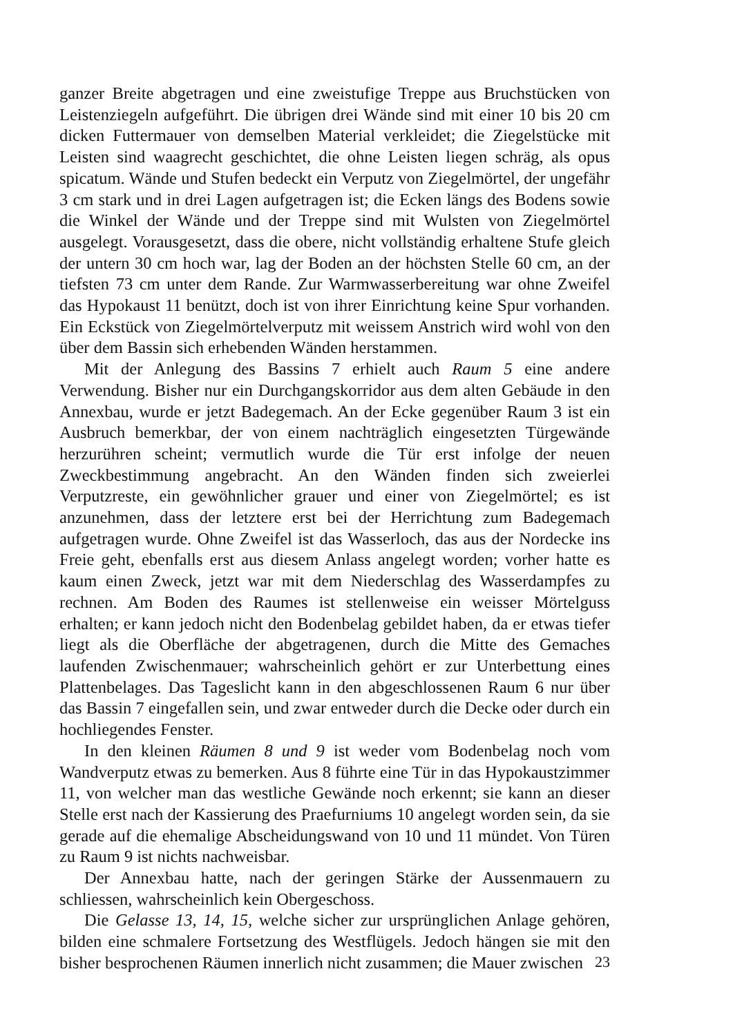ganzer Breite abgetragen und eine zweistufige Treppe aus Bruchstücken von Leistenziegeln aufgeführt. Die übrigen drei Wände sind mit einer 10 bis 20 cm dicken Futtermauer von demselben Material verkleidet; die Ziegelstücke mit Leisten sind waagrecht geschichtet, die ohne Leisten liegen schräg, als opus spicatum. Wände und Stufen bedeckt ein Verputz von Ziegelmörtel, der ungefähr 3 cm stark und in drei Lagen aufgetragen ist; die Ecken längs des Bodens sowie die Winkel der Wände und der Treppe sind mit Wulsten von Ziegelmörtel ausgelegt. Vorausgesetzt, dass die obere, nicht vollständig erhaltene Stufe gleich der untern 30 cm hoch war, lag der Boden an der höchsten Stelle 60 cm, an der tiefsten 73 cm unter dem Rande. Zur Warmwasserbereitung war ohne Zweifel das Hypokaust 11 benützt, doch ist von ihrer Einrichtung keine Spur vorhanden. Ein Eckstück von Ziegelmörtelverputz mit weissem Anstrich wird wohl von den über dem Bassin sich erhebenden Wänden herstammen.
Mit der Anlegung des Bassins 7 erhielt auch Raum 5 eine andere Verwendung. Bisher nur ein Durchgangskorridor aus dem alten Gebäude in den Annexbau, wurde er jetzt Badegemach. An der Ecke gegenüber Raum 3 ist ein Ausbruch bemerkbar, der von einem nachträglich eingesetzten Türgewände herzurühren scheint; vermutlich wurde die Tür erst infolge der neuen Zweckbestimmung angebracht. An den Wänden finden sich zweierlei Verputzreste, ein gewöhnlicher grauer und einer von Ziegelmörtel; es ist anzunehmen, dass der letztere erst bei der Herrichtung zum Badegemach aufgetragen wurde. Ohne Zweifel ist das Wasserloch, das aus der Nordecke ins Freie geht, ebenfalls erst aus diesem Anlass angelegt worden; vorher hatte es kaum einen Zweck, jetzt war mit dem Niederschlag des Wasserdampfes zu rechnen. Am Boden des Raumes ist stellenweise ein weisser Mörtelguss erhalten; er kann jedoch nicht den Bodenbelag gebildet haben, da er etwas tiefer liegt als die Oberfläche der abgetragenen, durch die Mitte des Gemaches laufenden Zwischenmauer; wahrscheinlich gehört er zur Unterbettung eines Plattenbelages. Das Tageslicht kann in den abgeschlossenen Raum 6 nur über das Bassin 7 eingefallen sein, und zwar entweder durch die Decke oder durch ein hochliegendes Fenster.
In den kleinen Räumen 8 und 9 ist weder vom Bodenbelag noch vom Wandverputz etwas zu bemerken. Aus 8 führte eine Tür in das Hypokaustzimmer 11, von welcher man das westliche Gewände noch erkennt; sie kann an dieser Stelle erst nach der Kassierung des Praefurniums 10 angelegt worden sein, da sie gerade auf die ehemalige Abscheidungswand von 10 und 11 mündet. Von Türen zu Raum 9 ist nichts nachweisbar.
Der Annexbau hatte, nach der geringen Stärke der Aussenmauern zu schliessen, wahrscheinlich kein Obergeschoss.
Die Gelasse 13, 14, 15, welche sicher zur ursprünglichen Anlage gehören, bilden eine schmalere Fortsetzung des Westflügels. Jedoch hängen sie mit den bisher besprochenen Räumen innerlich nicht zusammen; die Mauer zwischen
23